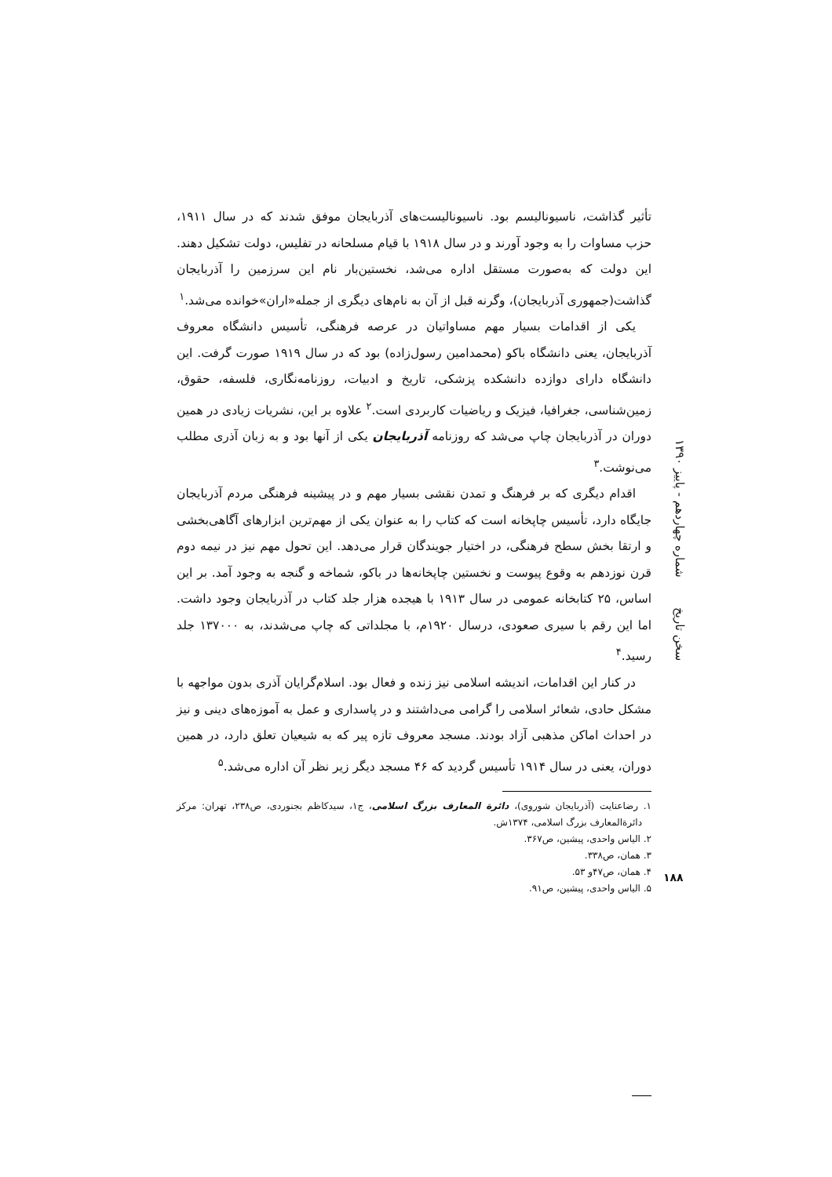تأثیر گذاشت، ناسیونالیسم بود. ناسیونالیست‌های آذربایجان موفق شدند که در سال ۱۹۱۱، حزب مساوات را به وجود آورند و در سال ۱۹۱۸ با قیام مسلحانه در تفلیس، دولت تشکیل دهند. این دولت که به‌صورت مستقل اداره می‌شد، نخستین‌بار نام این سرزمین را آذربایجان گذاشت(جمهوری آذربایجان)، وگرنه قبل از آن به نام‌های دیگری از جمله«اران»خوانده می‌شد.<sup>۱</sup>
یکی از اقدامات بسیار مهم مساواتیان در عرصه فرهنگی، تأسیس دانشگاه معروف آذربایجان، یعنی دانشگاه باکو (محمدامین رسول‌زاده) بود که در سال ۱۹۱۹ صورت گرفت. این دانشگاه دارای دوازده دانشکده پزشکی، تاریخ و ادبیات، روزنامه‌نگاری، فلسفه، حقوق، زمین‌شناسی، جغرافیا، فیزیک و ریاضیات کاربردی است.<sup>۲</sup> علاوه بر این، نشریات زیادی در همین دوران در آذربایجان چاپ می‌شد که روزنامه آذربایجان یکی از آنها بود و به زبان آذری مطلب می‌نوشت.<sup>۳</sup>
اقدام دیگری که بر فرهنگ و تمدن نقشی بسیار مهم و در پیشینه فرهنگی مردم آذربایجان جایگاه دارد، تأسیس چاپخانه است که کتاب را به عنوان یکی از مهم‌ترین ابزارهای آگاهی‌بخشی و ارتقا بخش سطح فرهنگی، در اختیار جویندگان قرار می‌دهد. این تحول مهم نیز در نیمه دوم قرن نوزدهم به وقوع پیوست و نخستین چاپخانه‌ها در باکو، شماخه و گنجه به وجود آمد. بر این اساس، ۲۵ کتابخانه عمومی در سال ۱۹۱۳ با هیجده هزار جلد کتاب در آذربایجان وجود داشت. اما این رقم با سیری صعودی، درسال ۱۹۲۰م، با مجلداتی که چاپ می‌شدند، به ۱۳۷۰۰۰ جلد رسید.<sup>۴</sup>
در کنار این اقدامات، اندیشه اسلامی نیز زنده و فعال بود. اسلام‌گرایان آذری بدون مواجهه با مشکل حادی، شعائر اسلامی را گرامی می‌داشتند و در پاسداری و عمل به آموزه‌های دینی و نیز در احداث اماکن مذهبی آزاد بودند. مسجد معروف تازه پیر که به شیعیان تعلق دارد، در همین دوران، یعنی در سال ۱۹۱۴ تأسیس گردید که ۴۶ مسجد دیگر زیر نظر آن اداره می‌شد.<sup>۵</sup>
۱. رضاعنایت (آذربایجان شوروی)، دائرة المعارف بزرگ اسلامی، ج۱، سیدکاظم بجنوردی، ص۲۳۸، تهران: مرکز دائرةالمعارف بزرگ اسلامی، ۱۳۷۴ش.
۲. الیاس واحدی، پیشین، ص۳۶۷.
۳. همان، ص۳۳۸.
۴. همان، ص۴۷و ۵۳.
۵. الیاس واحدی، پیشین، ص۹۱.
سخن تاریخ شماره چهاردهم - پاییز ۱۳۹۰
۱۸۸